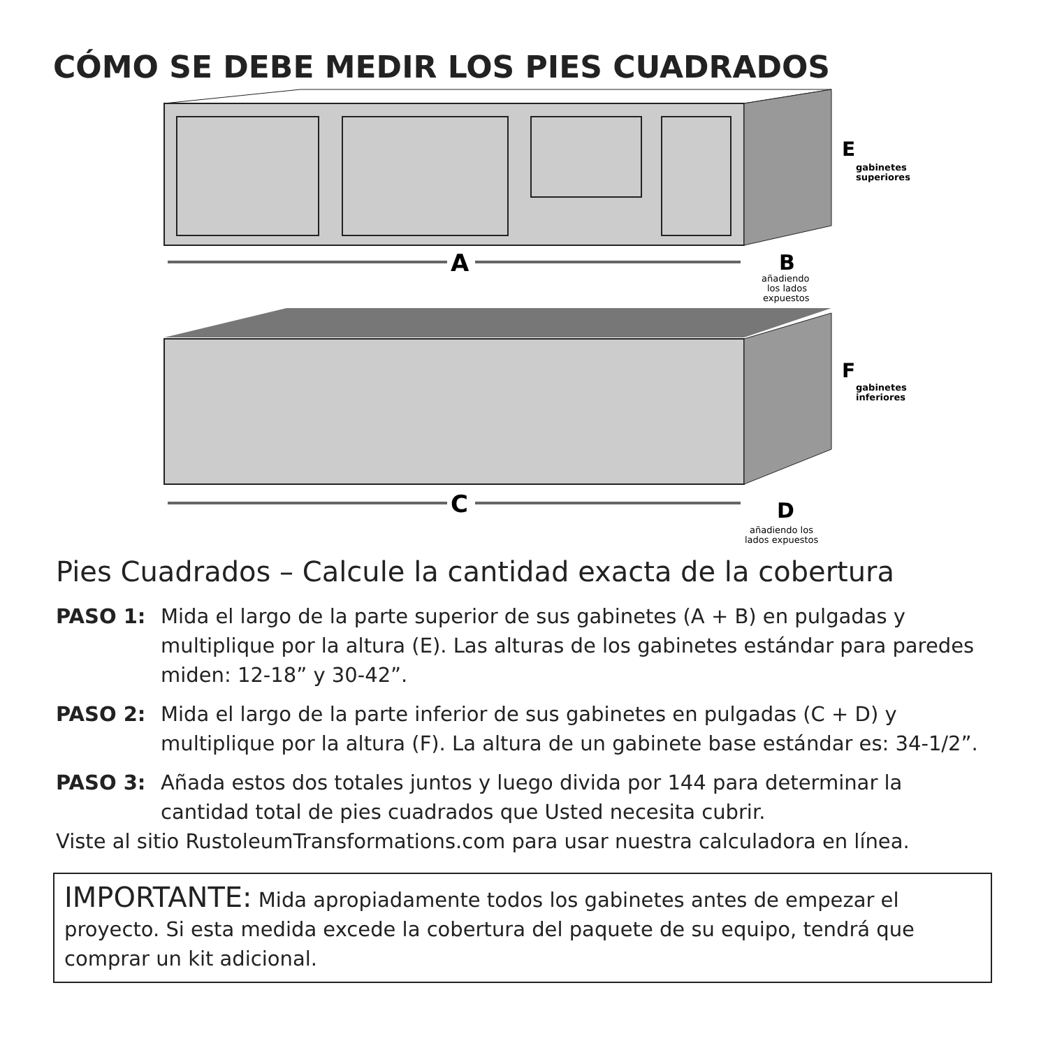CÓMO SE DEBE MEDIR LOS PIES CUADRADOS
A
B
añadiendo
los lados
expuestos
C
D
añadiendo los
lados expuestos
E
gabinetes
superiores
F
gabinetes
inferiores
Pies Cuadrados – Calcule la cantidad exacta de la cobertura
PASO 1: Mida el largo de la parte superior de sus gabinetes (A + B) en pulgadas y multiplique por la altura (E). Las alturas de los gabinetes estándar para paredes miden: 12-18” y 30-42”.
PASO 2: Mida el largo de la parte inferior de sus gabinetes en pulgadas (C + D) y multiplique por la altura (F). La altura de un gabinete base estándar es: 34-1/2”.
PASO 3: Añada estos dos totales juntos y luego divida por 144 para determinar la cantidad total de pies cuadrados que Usted necesita cubrir.
Viste al sitio RustoleumTransformations.com para usar nuestra calculadora en línea.
IMPORTANTE: Mida apropiadamente todos los gabinetes antes de empezar el proyecto. Si esta medida excede la cobertura del paquete de su equipo, tendrá que comprar un kit adicional.